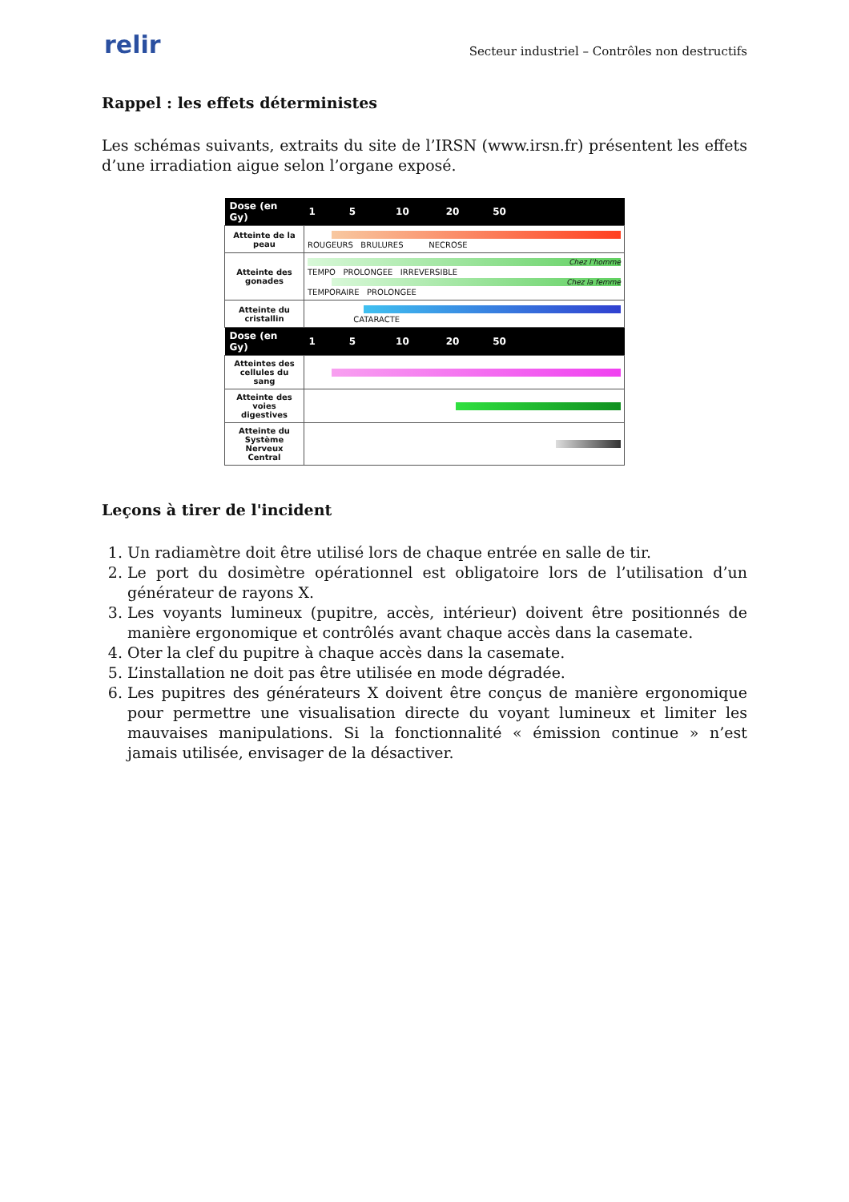relir
Secteur industriel – Contrôles non destructifs
Rappel : les effets déterministes
Les schémas suivants, extraits du site de l’IRSN (www.irsn.fr) présentent les effets d’une irradiation aigue selon l’organe exposé.
| Dose (en Gy) | 1 5 10 20 50 |
| --- | --- |
| Atteinte de la peau | ROUGEURS BRULURES NECROSE |
| Atteinte des gonades | Chez l’homme TEMPO PROLONGEE IRREVERSIBLE Chez la femme TEMPORAIRE PROLONGEE |
| Atteinte du cristallin | CATARACTE |
| Dose (en Gy) | 1 5 10 20 50 |
| Atteintes des cellules du sang | |
| Atteinte des voies digestives | |
| Atteinte du Système Nerveux Central | |
Leçons à tirer de l'incident
1. Un radiamètre doit être utilisé lors de chaque entrée en salle de tir.
2. Le port du dosimètre opérationnel est obligatoire lors de l’utilisation d’un générateur de rayons X.
3. Les voyants lumineux (pupitre, accès, intérieur) doivent être positionnés de manière ergonomique et contrôlés avant chaque accès dans la casemate.
4. Oter la clef du pupitre à chaque accès dans la casemate.
5. L’installation ne doit pas être utilisée en mode dégradée.
6. Les pupitres des générateurs X doivent être conçus de manière ergonomique pour permettre une visualisation directe du voyant lumineux et limiter les mauvaises manipulations. Si la fonctionnalité « émission continue » n’est jamais utilisée, envisager de la désactiver.